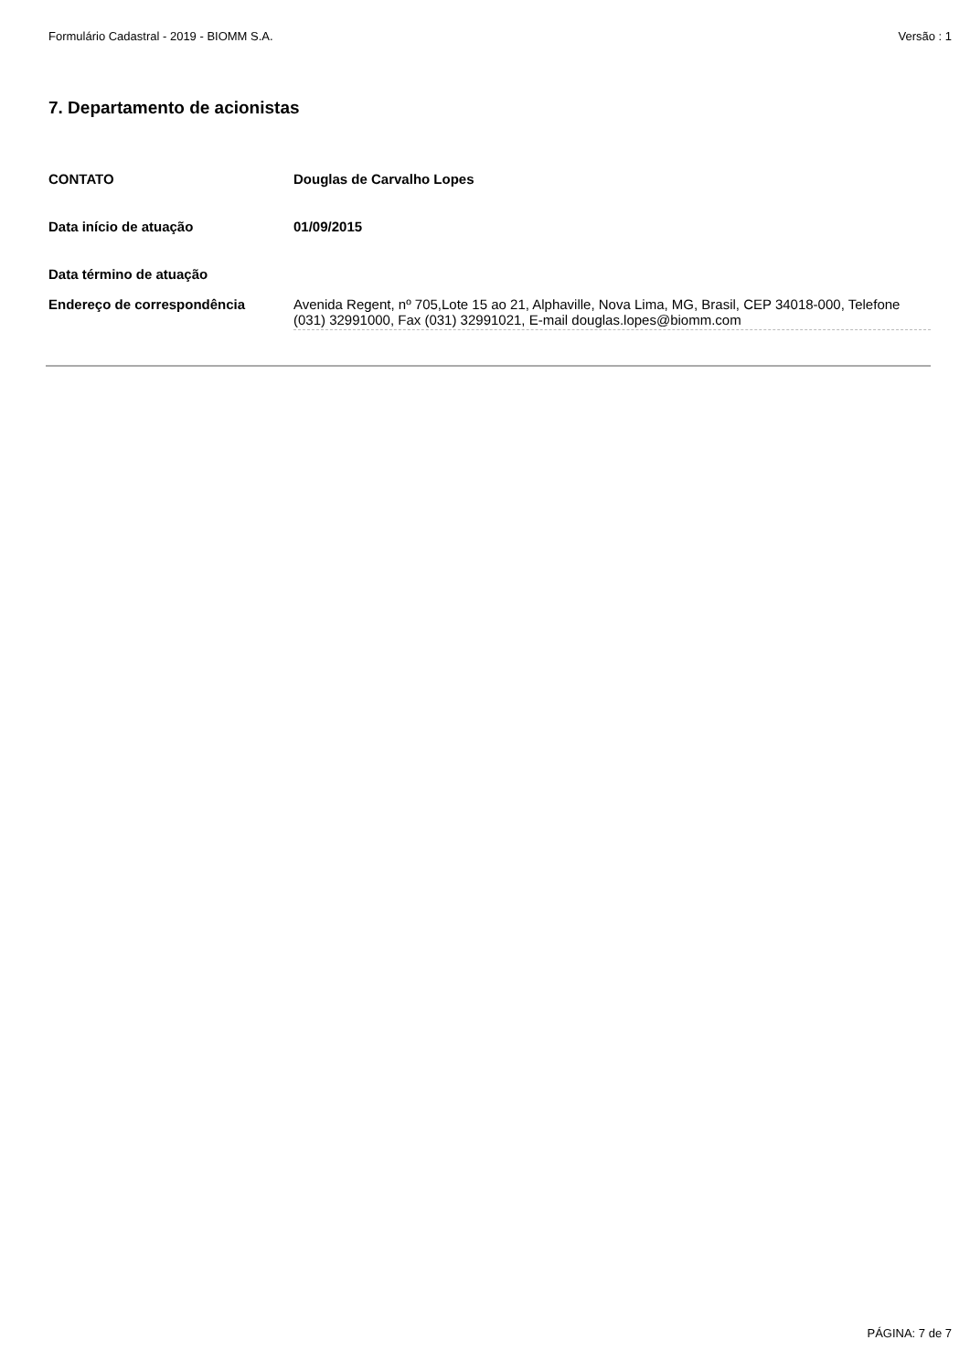Formulário Cadastral - 2019 - BIOMM S.A. Versão : 1
7. Departamento de acionistas
| CONTATO | Douglas de Carvalho Lopes |
| Data início de atuação | 01/09/2015 |
| Data término de atuação | |
| Endereço de correspondência | Avenida Regent, nº 705,Lote 15 ao 21, Alphaville, Nova Lima, MG, Brasil, CEP 34018-000, Telefone (031) 32991000, Fax (031) 32991021, E-mail douglas.lopes@biomm.com |
PÁGINA: 7 de 7